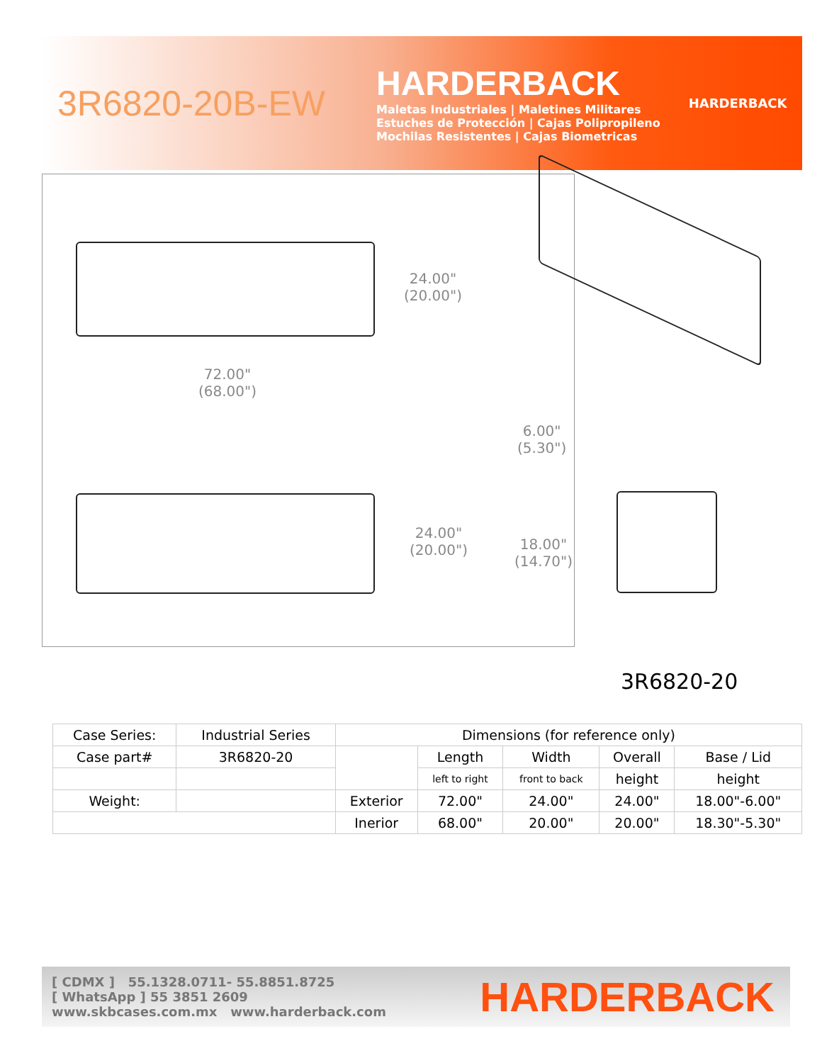3R6820-20B-EW
HARDERBACK
Maletas Industriales | Maletines Militares
Estuches de Protección | Cajas Polipropileno
Mochilas Resistentes | Cajas Biometricas
HARDERBACK
24.00"
(20.00")
72.00"
(68.00")
6.00"
(5.30")
24.00"
(20.00")
18.00"
(14.70")
3R6820-20
| Case Series: | Industrial Series | Dimensions (for reference only) | | | | |
| Case part# | 3R6820-20 | | Length | Width | Overall | Base / Lid |
| | | | left to right | front to back | height | height |
| Weight: | | Exterior | 72.00" | 24.00" | 24.00" | 18.00"-6.00" |
| | | Inerior | 68.00" | 20.00" | 20.00" | 18.30"-5.30" |
[ CDMX ] 55.1328.0711- 55.8851.8725
[ WhatsApp ] 55 3851 2609
www.skbcases.com.mx www.harderback.com
HARDERBACK